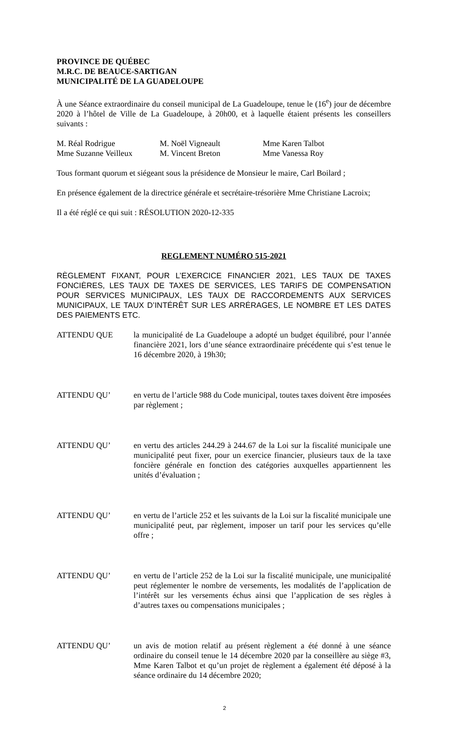PROVINCE DE QUÉBEC
M.R.C. DE BEAUCE-SARTIGAN
MUNICIPALITÉ DE LA GUADELOUPE
À une Séance extraordinaire du conseil municipal de La Guadeloupe, tenue le (16<sup>e</sup>) jour de décembre 2020 à l’hôtel de Ville de La Guadeloupe, à 20h00, et à laquelle étaient présents les conseillers suivants :
M. Réal Rodrigue
M. Noël Vigneault
Mme Karen Talbot
Mme Suzanne Veilleux
M. Vincent Breton
Mme Vanessa Roy
Tous formant quorum et siégeant sous la présidence de Monsieur le maire, Carl Boilard ;
En présence également de la directrice générale et secrétaire-trésorière Mme Christiane Lacroix;
Il a été réglé ce qui suit : RÉSOLUTION 2020-12-335
REGLEMENT NUMÉRO 515-2021
RÈGLEMENT FIXANT, POUR L’EXERCICE FINANCIER 2021, LES TAUX DE TAXES FONCIÈRES, LES TAUX DE TAXES DE SERVICES, LES TARIFS DE COMPENSATION POUR SERVICES MUNICIPAUX, LES TAUX DE RACCORDEMENTS AUX SERVICES MUNICIPAUX, LE TAUX D’INTÉRÊT SUR LES ARRÉRAGES, LE NOMBRE ET LES DATES DES PAIEMENTS ETC.
ATTENDU QUE la municipalité de La Guadeloupe a adopté un budget équilibré, pour l’année financière 2021, lors d’une séance extraordinaire précédente qui s’est tenue le 16 décembre 2020, à 19h30;
ATTENDU QU’ en vertu de l’article 988 du Code municipal, toutes taxes doivent être imposées par règlement ;
ATTENDU QU’ en vertu des articles 244.29 à 244.67 de la Loi sur la fiscalité municipale une municipalité peut fixer, pour un exercice financier, plusieurs taux de la taxe foncière générale en fonction des catégories auxquelles appartiennent les unités d’évaluation ;
ATTENDU QU’ en vertu de l’article 252 et les suivants de la Loi sur la fiscalité municipale une municipalité peut, par règlement, imposer un tarif pour les services qu’elle offre ;
ATTENDU QU’ en vertu de l’article 252 de la Loi sur la fiscalité municipale, une municipalité peut réglementer le nombre de versements, les modalités de l’application de l’intérêt sur les versements échus ainsi que l’application de ses règles à d’autres taxes ou compensations municipales ;
ATTENDU QU’ un avis de motion relatif au présent règlement a été donné à une séance ordinaire du conseil tenue le 14 décembre 2020 par la conseillère au siège #3, Mme Karen Talbot et qu’un projet de règlement a également été déposé à la séance ordinaire du 14 décembre 2020;
2